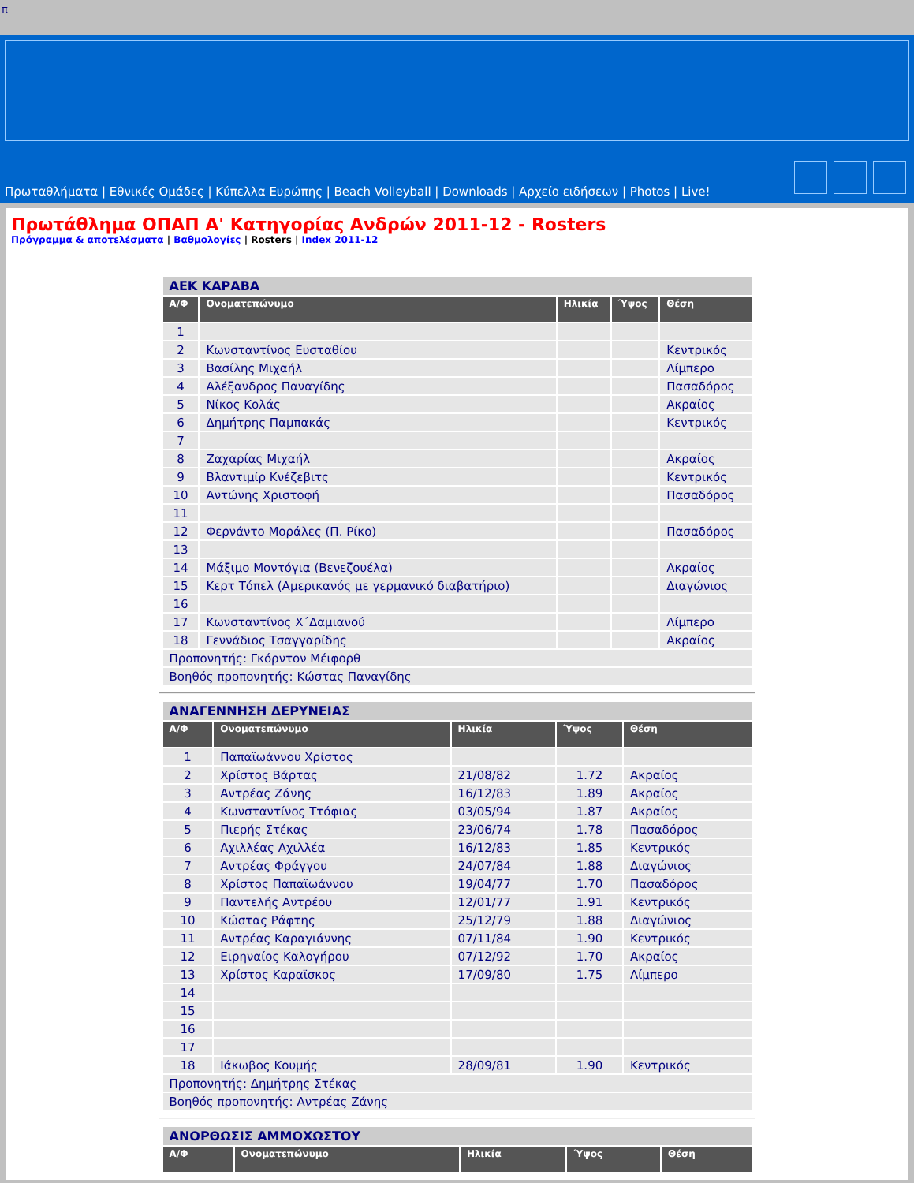π
Πρωταθλήματα | Εθνικές Ομάδες | Κύπελλα Ευρώπης | Beach Volleyball | Downloads | Αρχείο ειδήσεων | Photos | Live!
Πρωτάθλημα ΟΠΑΠ Α' Κατηγορίας Ανδρών 2011-12 - Rosters
Πρόγραμμα & αποτελέσματα | Βαθμολογίες | Rosters | Index 2011-12
| ΑΕΚ ΚΑΡΑΒΑ | | | | |
| Α/Φ | Ονοματεπώνυμο | Ηλικία | Ύψος | Θέση |
| 1 | | | | |
| 2 | Κωνσταντίνος Ευσταθίου | | | Κεντρικός |
| 3 | Βασίλης Μιχαήλ | | | Λίμπερο |
| 4 | Αλέξανδρος Παναγίδης | | | Πασαδόρος |
| 5 | Νίκος Κολάς | | | Ακραίος |
| 6 | Δημήτρης Παμπακάς | | | Κεντρικός |
| 7 | | | | |
| 8 | Ζαχαρίας Μιχαήλ | | | Ακραίος |
| 9 | Βλαντιμίρ Κνέζεβιτς | | | Κεντρικός |
| 10 | Αντώνης Χριστοφή | | | Πασαδόρος |
| 11 | | | | |
| 12 | Φερνάντο Μοράλες (Π. Ρίκο) | | | Πασαδόρος |
| 13 | | | | |
| 14 | Μάξιμο Μοντόγια (Βενεζουέλα) | | | Ακραίος |
| 15 | Κερτ Τόπελ (Αμερικανός με γερμανικό διαβατήριο) | | | Διαγώνιος |
| 16 | | | | |
| 17 | Κωνσταντίνος Χ΄Δαμιανού | | | Λίμπερο |
| 18 | Γεννάδιος Τσαγγαρίδης | | | Ακραίος |
| Προπονητής: Γκόρντον Μέιφορθ | | | | |
| Βοηθός προπονητής: Κώστας Παναγίδης | | | | |
| ΑΝΑΓΕΝΝΗΣΗ ΔΕΡΥΝΕΙΑΣ | | | | |
| Α/Φ | Ονοματεπώνυμο | Ηλικία | Ύψος | Θέση |
| 1 | Παπαϊωάννου Χρίστος | | | |
| 2 | Χρίστος Βάρτας | 21/08/82 | 1.72 | Ακραίος |
| 3 | Αντρέας Ζάνης | 16/12/83 | 1.89 | Ακραίος |
| 4 | Κωνσταντίνος Ττόφιας | 03/05/94 | 1.87 | Ακραίος |
| 5 | Πιερής Στέκας | 23/06/74 | 1.78 | Πασαδόρος |
| 6 | Αχιλλέας Αχιλλέα | 16/12/83 | 1.85 | Κεντρικός |
| 7 | Αντρέας Φράγγου | 24/07/84 | 1.88 | Διαγώνιος |
| 8 | Χρίστος Παπαϊωάννου | 19/04/77 | 1.70 | Πασαδόρος |
| 9 | Παντελής Αντρέου | 12/01/77 | 1.91 | Κεντρικός |
| 10 | Κώστας Ράφτης | 25/12/79 | 1.88 | Διαγώνιος |
| 11 | Αντρέας Καραγιάννης | 07/11/84 | 1.90 | Κεντρικός |
| 12 | Ειρηναίος Καλογήρου | 07/12/92 | 1.70 | Ακραίος |
| 13 | Χρίστος Καραϊσκος | 17/09/80 | 1.75 | Λίμπερο |
| 14 | | | | |
| 15 | | | | |
| 16 | | | | |
| 17 | | | | |
| 18 | Ιάκωβος Κουμής | 28/09/81 | 1.90 | Κεντρικός |
| Προπονητής: Δημήτρης Στέκας | | | | |
| Βοηθός προπονητής: Αντρέας Ζάνης | | | | |
| ΑΝΟΡΘΩΣΙΣ ΑΜΜΟΧΩΣΤΟΥ | | | | |
| Α/Φ | Ονοματεπώνυμο | Ηλικία | Ύψος | Θέση |